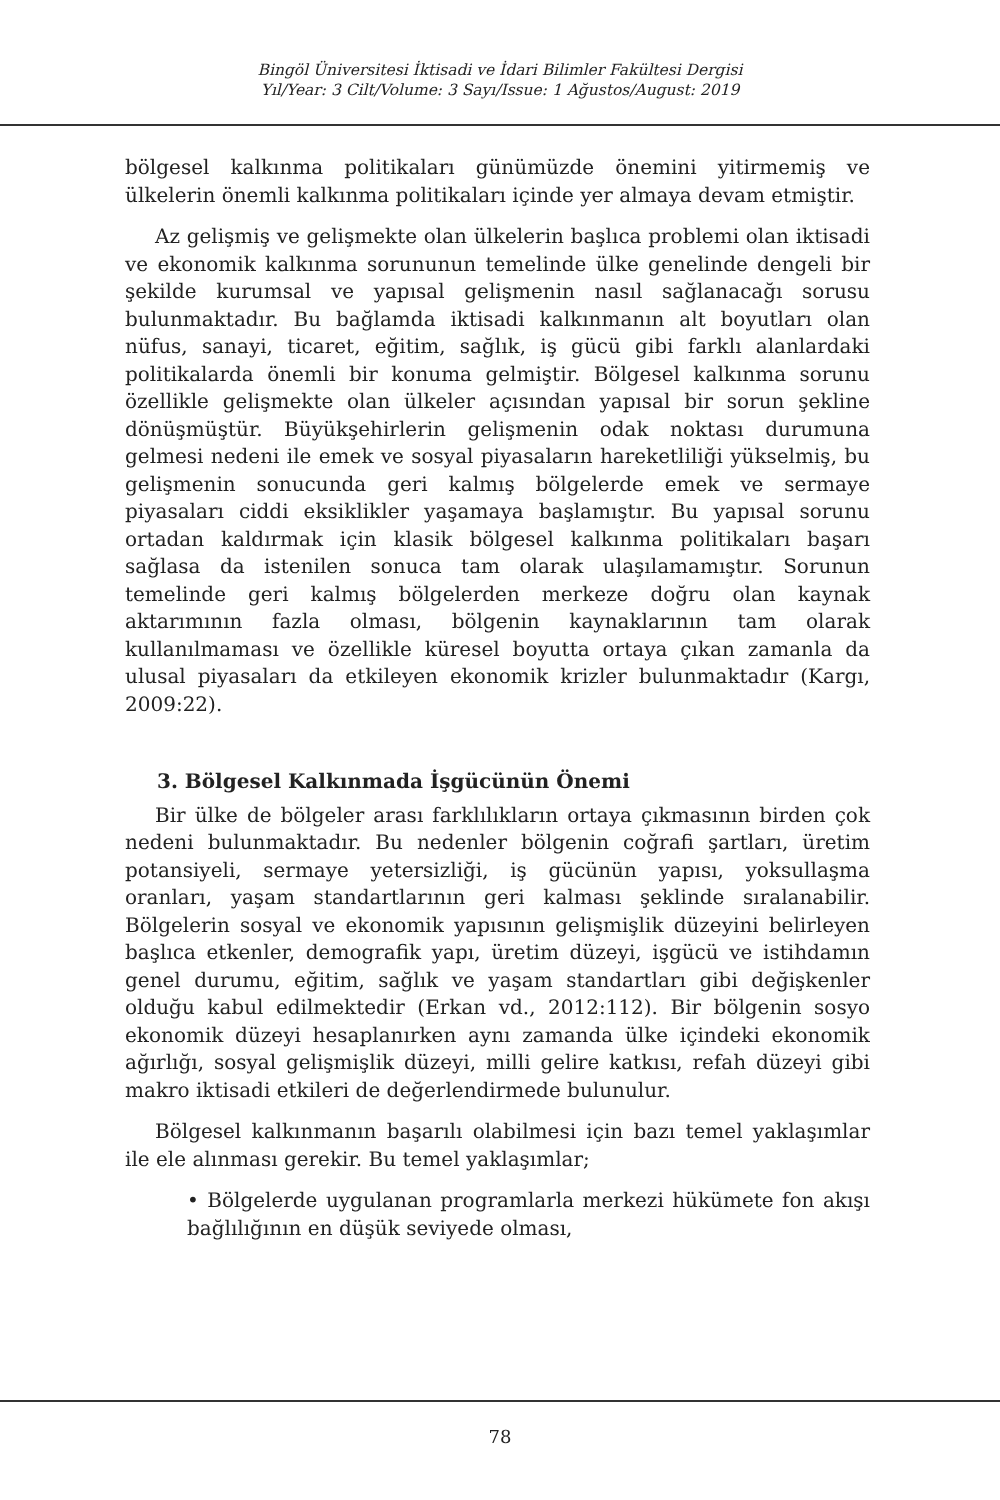Bingöl Üniversitesi İktisadi ve İdari Bilimler Fakültesi Dergisi
Yıl/Year: 3 Cilt/Volume: 3 Sayı/Issue: 1 Ağustos/August: 2019
bölgesel kalkınma politikaları günümüzde önemini yitirmemiş ve ülkelerin önemli kalkınma politikaları içinde yer almaya devam etmiştir.
Az gelişmiş ve gelişmekte olan ülkelerin başlıca problemi olan iktisadi ve ekonomik kalkınma sorununun temelinde ülke genelinde dengeli bir şekilde kurumsal ve yapısal gelişmenin nasıl sağlanacağı sorusu bulunmaktadır. Bu bağlamda iktisadi kalkınmanın alt boyutları olan nüfus, sanayi, ticaret, eğitim, sağlık, iş gücü gibi farklı alanlardaki politikalarda önemli bir konuma gelmiştir. Bölgesel kalkınma sorunu özellikle gelişmekte olan ülkeler açısından yapısal bir sorun şekline dönüşmüştür. Büyükşehirlerin gelişmenin odak noktası durumuna gelmesi nedeni ile emek ve sosyal piyasaların hareketliliği yükselmiş, bu gelişmenin sonucunda geri kalmış bölgelerde emek ve sermaye piyasaları ciddi eksiklikler yaşamaya başlamıştır. Bu yapısal sorunu ortadan kaldırmak için klasik bölgesel kalkınma politikaları başarı sağlasa da istenilen sonuca tam olarak ulaşılamamıştır. Sorunun temelinde geri kalmış bölgelerden merkeze doğru olan kaynak aktarımının fazla olması, bölgenin kaynaklarının tam olarak kullanılmaması ve özellikle küresel boyutta ortaya çıkan zamanla da ulusal piyasaları da etkileyen ekonomik krizler bulunmaktadır (Kargı, 2009:22).
3. Bölgesel Kalkınmada İşgücünün Önemi
Bir ülke de bölgeler arası farklılıkların ortaya çıkmasının birden çok nedeni bulunmaktadır. Bu nedenler bölgenin coğrafi şartları, üretim potansiyeli, sermaye yetersizliği, iş gücünün yapısı, yoksullaşma oranları, yaşam standartlarının geri kalması şeklinde sıralanabilir. Bölgelerin sosyal ve ekonomik yapısının gelişmişlik düzeyini belirleyen başlıca etkenler, demografik yapı, üretim düzeyi, işgücü ve istihdamın genel durumu, eğitim, sağlık ve yaşam standartları gibi değişkenler olduğu kabul edilmektedir (Erkan vd., 2012:112). Bir bölgenin sosyo ekonomik düzeyi hesaplanırken aynı zamanda ülke içindeki ekonomik ağırlığı, sosyal gelişmişlik düzeyi, milli gelire katkısı, refah düzeyi gibi makro iktisadi etkileri de değerlendirmede bulunulur.
Bölgesel kalkınmanın başarılı olabilmesi için bazı temel yaklaşımlar ile ele alınması gerekir. Bu temel yaklaşımlar;
• Bölgelerde uygulanan programlarla merkezi hükümete fon akışı bağlılığının en düşük seviyede olması,
78